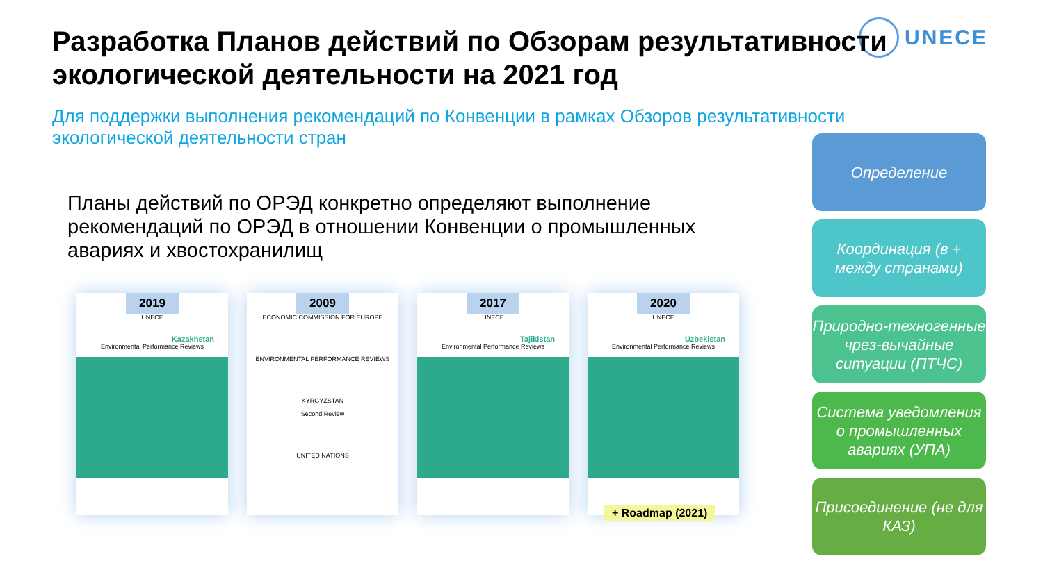UNECE
Разработка Планов действий по Обзорам результативности экологической деятельности на 2021 год
Для поддержки выполнения рекомендаций по Конвенции в рамках Обзоров результативности экологической деятельности стран
Планы действий по ОРЭД конкретно определяют выполнение рекомендаций по ОРЭД в отношении Конвенции о промышленных авариях и хвостохранилищ
2019
UNECE
Kazakhstan
Environmental Performance Reviews
2009
ECONOMIC COMMISSION FOR EUROPE
ENVIRONMENTAL PERFORMANCE REVIEWS
KYRGYZSTAN
Second Review
UNITED NATIONS
2017
UNECE
Tajikistan
Environmental Performance Reviews
2020
UNECE
Uzbekistan
Environmental Performance Reviews
+ Roadmap (2021)
Определение
Координация (в + между странами)
Природно-техногенные чрез-вычайные ситуации (ПТЧС)
Система уведомления о промышленных авариях (УПА)
Присоединение (не для КАЗ)